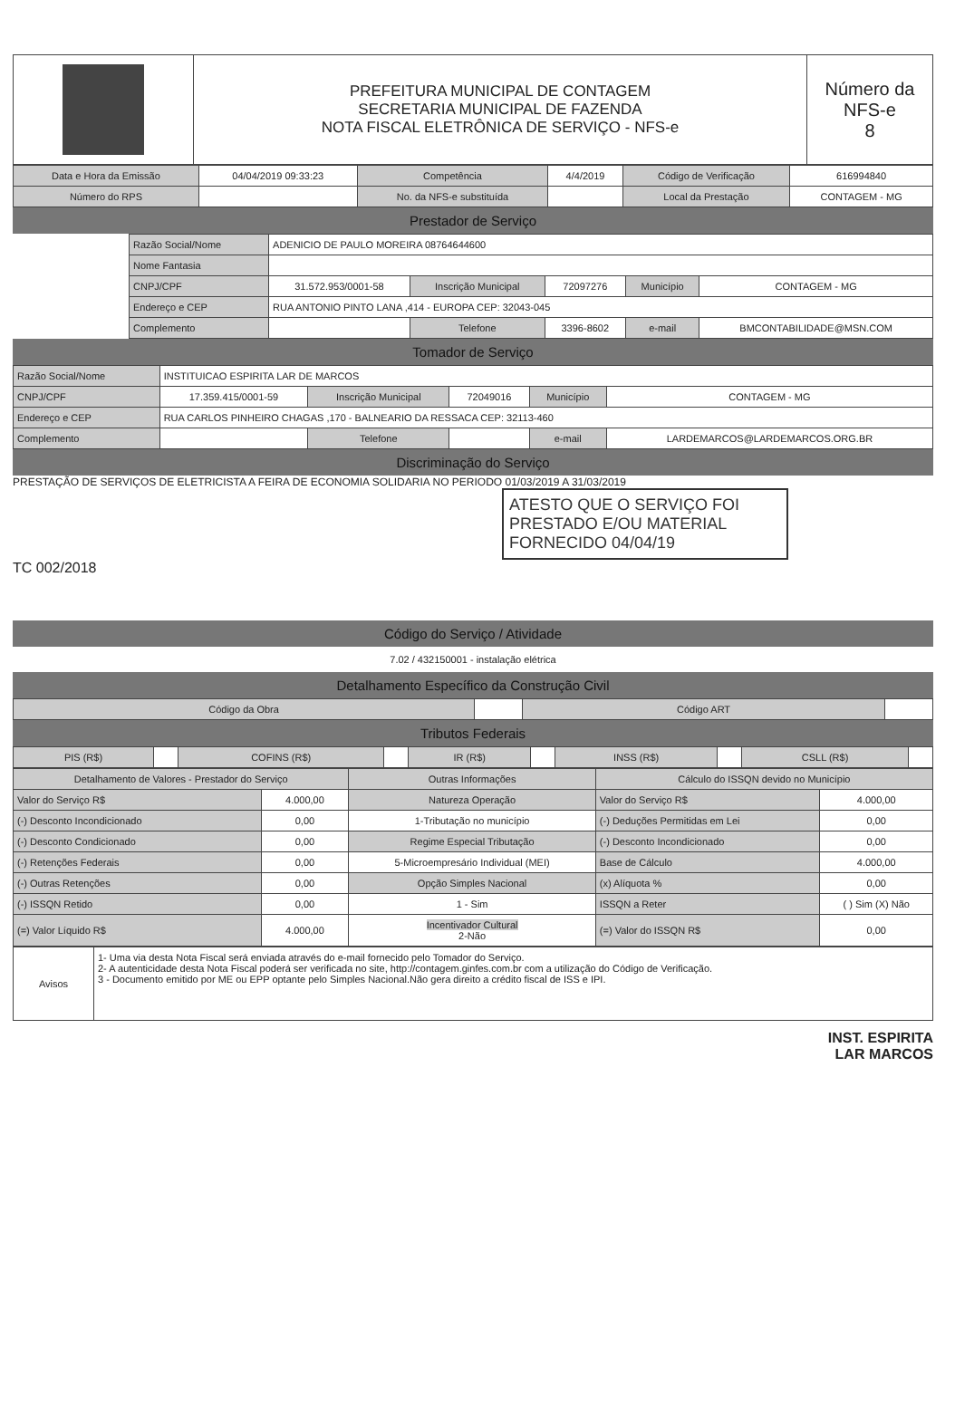| | PREFEITURA MUNICIPAL DE CONTAGEM SECRETARIA MUNICIPAL DE FAZENDA NOTA FISCAL ELETRÔNICA DE SERVIÇO - NFS-e | Número da NFS-e 8 |
| Data e Hora da Emissão | 04/04/2019 09:33:23 | Competência | 4/4/2019 | Código de Verificação | 616994840 |
| Número do RPS | | No. da NFS-e substituída | | Local da Prestação | CONTAGEM - MG |
Prestador de Serviço
| | Razão Social/Nome | ADENICIO DE PAULO MOREIRA 08764644600 | | | | |
| | Nome Fantasia | | | | | |
| | CNPJ/CPF | 31.572.953/0001-58 | Inscrição Municipal | 72097276 | Município | CONTAGEM - MG |
| | Endereço e CEP | RUA ANTONIO PINTO LANA ,414 - EUROPA CEP: 32043-045 | | | | |
| | Complemento | | Telefone | 3396-8602 | e-mail | BMCONTABILIDADE@MSN.COM |
Tomador de Serviço
| Razão Social/Nome | INSTITUICAO ESPIRITA LAR DE MARCOS | | | | |
| CNPJ/CPF | 17.359.415/0001-59 | Inscrição Municipal | 72049016 | Município | CONTAGEM - MG |
| Endereço e CEP | RUA CARLOS PINHEIRO CHAGAS ,170 - BALNEARIO DA RESSACA CEP: 32113-460 | | | | |
| Complemento | | Telefone | | e-mail | LARDEMARCOS@LARDEMARCOS.ORG.BR |
Discriminação do Serviço
PRESTAÇÃO DE SERVIÇOS DE ELETRICISTA A FEIRA DE ECONOMIA SOLIDARIA NO PERIODO 01/03/2019 A 31/03/2019
ATESTO QUE O SERVIÇO FOI PRESTADO E/OU MATERIAL FORNECIDO 04/04/19
TC 002/2018
Código do Serviço / Atividade
7.02 / 432150001 - instalação elétrica
Detalhamento Específico da Construção Civil
| Código da Obra | | Código ART | |
Tributos Federais
| PIS (R$) | | COFINS (R$) | | IR (R$) | | INSS (R$) | | CSLL (R$) | |
| Detalhamento de Valores - Prestador do Serviço | | Outras Informações | Cálculo do ISSQN devido no Município | |
| --- | --- | --- | --- | --- |
| Valor do Serviço R$ | 4.000,00 | Natureza Operação | Valor do Serviço R$ | 4.000,00 |
| (-) Desconto Incondicionado | 0,00 | 1-Tributação no município | (-) Deduções Permitidas em Lei | 0,00 |
| (-) Desconto Condicionado | 0,00 | Regime Especial Tributação | (-) Desconto Incondicionado | 0,00 |
| (-) Retenções Federais | 0,00 | 5-Microempresário Individual (MEI) | Base de Cálculo | 4.000,00 |
| (-) Outras Retenções | 0,00 | Opção Simples Nacional | (x) Alíquota % | 0,00 |
| (-) ISSQN Retido | 0,00 | 1 - Sim | ISSQN a Reter | ( ) Sim (X) Não |
| (=) Valor Líquido R$ | 4.000,00 | Incentivador Cultural 2-Não | (=) Valor do ISSQN R$ | 0,00 |
| Avisos | 1- Uma via desta Nota Fiscal será enviada através do e-mail fornecido pelo Tomador do Serviço. 2- A autenticidade desta Nota Fiscal poderá ser verificada no site, http://contagem.ginfes.com.br com a utilização do Código de Verificação. 3 - Documento emitido por ME ou EPP optante pelo Simples Nacional.Não gera direito a crédito fiscal de ISS e IPI. |
INST. ESPIRITA
LAR MARCOS